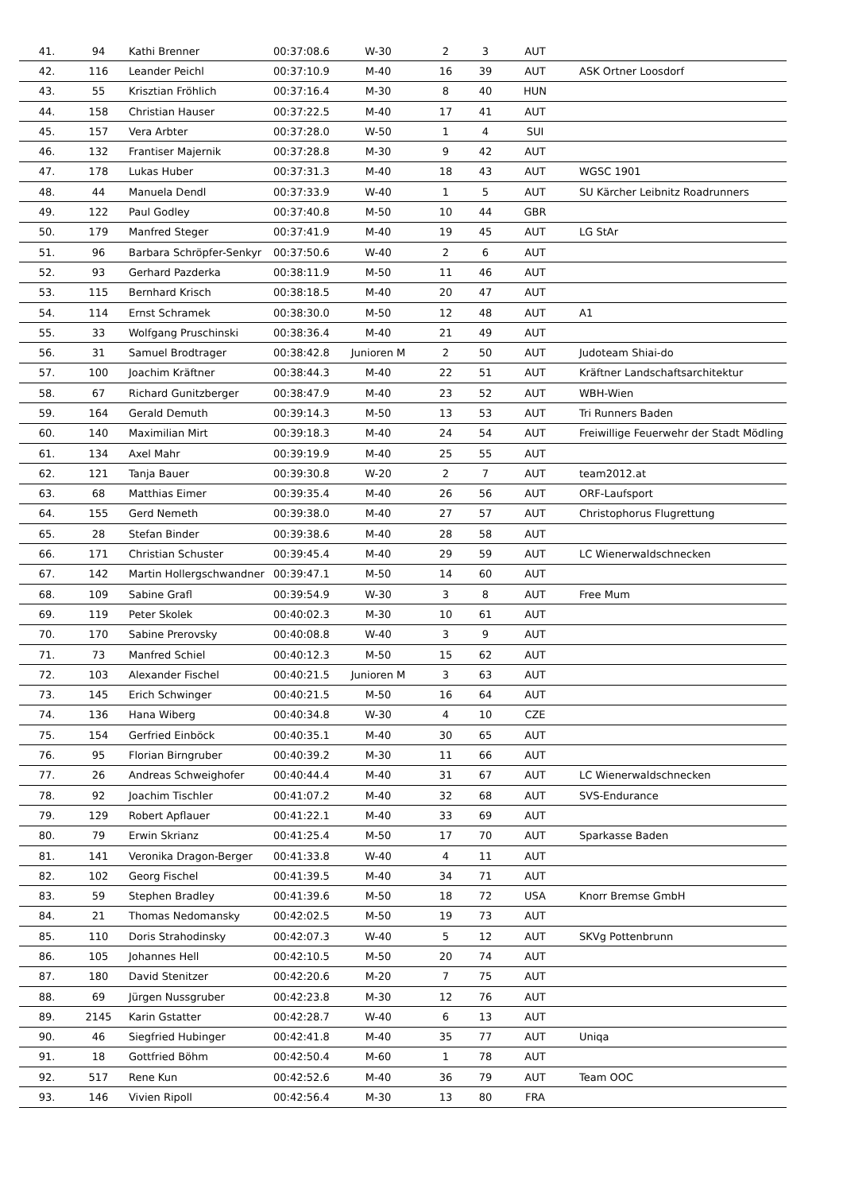| 41. | 94 | Kathi Brenner | 00:37:08.6 | W-30 | 2 | 3 | AUT | |
| 42. | 116 | Leander Peichl | 00:37:10.9 | M-40 | 16 | 39 | AUT | ASK Ortner Loosdorf |
| 43. | 55 | Krisztian Fröhlich | 00:37:16.4 | M-30 | 8 | 40 | HUN | |
| 44. | 158 | Christian Hauser | 00:37:22.5 | M-40 | 17 | 41 | AUT | |
| 45. | 157 | Vera Arbter | 00:37:28.0 | W-50 | 1 | 4 | SUI | |
| 46. | 132 | Frantiser Majernik | 00:37:28.8 | M-30 | 9 | 42 | AUT | |
| 47. | 178 | Lukas Huber | 00:37:31.3 | M-40 | 18 | 43 | AUT | WGSC 1901 |
| 48. | 44 | Manuela Dendl | 00:37:33.9 | W-40 | 1 | 5 | AUT | SU Kärcher Leibnitz Roadrunners |
| 49. | 122 | Paul Godley | 00:37:40.8 | M-50 | 10 | 44 | GBR | |
| 50. | 179 | Manfred Steger | 00:37:41.9 | M-40 | 19 | 45 | AUT | LG StAr |
| 51. | 96 | Barbara Schröpfer-Senkyr | 00:37:50.6 | W-40 | 2 | 6 | AUT | |
| 52. | 93 | Gerhard Pazderka | 00:38:11.9 | M-50 | 11 | 46 | AUT | |
| 53. | 115 | Bernhard Krisch | 00:38:18.5 | M-40 | 20 | 47 | AUT | |
| 54. | 114 | Ernst Schramek | 00:38:30.0 | M-50 | 12 | 48 | AUT | A1 |
| 55. | 33 | Wolfgang Pruschinski | 00:38:36.4 | M-40 | 21 | 49 | AUT | |
| 56. | 31 | Samuel Brodtrager | 00:38:42.8 | Junioren M | 2 | 50 | AUT | Judoteam Shiai-do |
| 57. | 100 | Joachim Kräftner | 00:38:44.3 | M-40 | 22 | 51 | AUT | Kräftner Landschaftsarchitektur |
| 58. | 67 | Richard Gunitzberger | 00:38:47.9 | M-40 | 23 | 52 | AUT | WBH-Wien |
| 59. | 164 | Gerald Demuth | 00:39:14.3 | M-50 | 13 | 53 | AUT | Tri Runners Baden |
| 60. | 140 | Maximilian Mirt | 00:39:18.3 | M-40 | 24 | 54 | AUT | Freiwillige Feuerwehr der Stadt Mödling |
| 61. | 134 | Axel Mahr | 00:39:19.9 | M-40 | 25 | 55 | AUT | |
| 62. | 121 | Tanja Bauer | 00:39:30.8 | W-20 | 2 | 7 | AUT | team2012.at |
| 63. | 68 | Matthias Eimer | 00:39:35.4 | M-40 | 26 | 56 | AUT | ORF-Laufsport |
| 64. | 155 | Gerd Nemeth | 00:39:38.0 | M-40 | 27 | 57 | AUT | Christophorus Flugrettung |
| 65. | 28 | Stefan Binder | 00:39:38.6 | M-40 | 28 | 58 | AUT | |
| 66. | 171 | Christian Schuster | 00:39:45.4 | M-40 | 29 | 59 | AUT | LC Wienerwaldschnecken |
| 67. | 142 | Martin Hollergschwandner | 00:39:47.1 | M-50 | 14 | 60 | AUT | |
| 68. | 109 | Sabine Grafl | 00:39:54.9 | W-30 | 3 | 8 | AUT | Free Mum |
| 69. | 119 | Peter Skolek | 00:40:02.3 | M-30 | 10 | 61 | AUT | |
| 70. | 170 | Sabine Prerovsky | 00:40:08.8 | W-40 | 3 | 9 | AUT | |
| 71. | 73 | Manfred Schiel | 00:40:12.3 | M-50 | 15 | 62 | AUT | |
| 72. | 103 | Alexander Fischel | 00:40:21.5 | Junioren M | 3 | 63 | AUT | |
| 73. | 145 | Erich Schwinger | 00:40:21.5 | M-50 | 16 | 64 | AUT | |
| 74. | 136 | Hana Wiberg | 00:40:34.8 | W-30 | 4 | 10 | CZE | |
| 75. | 154 | Gerfried Einböck | 00:40:35.1 | M-40 | 30 | 65 | AUT | |
| 76. | 95 | Florian Birngruber | 00:40:39.2 | M-30 | 11 | 66 | AUT | |
| 77. | 26 | Andreas Schweighofer | 00:40:44.4 | M-40 | 31 | 67 | AUT | LC Wienerwaldschnecken |
| 78. | 92 | Joachim Tischler | 00:41:07.2 | M-40 | 32 | 68 | AUT | SVS-Endurance |
| 79. | 129 | Robert Apflauer | 00:41:22.1 | M-40 | 33 | 69 | AUT | |
| 80. | 79 | Erwin Skrianz | 00:41:25.4 | M-50 | 17 | 70 | AUT | Sparkasse Baden |
| 81. | 141 | Veronika Dragon-Berger | 00:41:33.8 | W-40 | 4 | 11 | AUT | |
| 82. | 102 | Georg Fischel | 00:41:39.5 | M-40 | 34 | 71 | AUT | |
| 83. | 59 | Stephen Bradley | 00:41:39.6 | M-50 | 18 | 72 | USA | Knorr Bremse GmbH |
| 84. | 21 | Thomas Nedomansky | 00:42:02.5 | M-50 | 19 | 73 | AUT | |
| 85. | 110 | Doris Strahodinsky | 00:42:07.3 | W-40 | 5 | 12 | AUT | SKVg Pottenbrunn |
| 86. | 105 | Johannes Hell | 00:42:10.5 | M-50 | 20 | 74 | AUT | |
| 87. | 180 | David Stenitzer | 00:42:20.6 | M-20 | 7 | 75 | AUT | |
| 88. | 69 | Jürgen Nussgruber | 00:42:23.8 | M-30 | 12 | 76 | AUT | |
| 89. | 2145 | Karin Gstatter | 00:42:28.7 | W-40 | 6 | 13 | AUT | |
| 90. | 46 | Siegfried Hubinger | 00:42:41.8 | M-40 | 35 | 77 | AUT | Uniqa |
| 91. | 18 | Gottfried Böhm | 00:42:50.4 | M-60 | 1 | 78 | AUT | |
| 92. | 517 | Rene Kun | 00:42:52.6 | M-40 | 36 | 79 | AUT | Team OOC |
| 93. | 146 | Vivien Ripoll | 00:42:56.4 | M-30 | 13 | 80 | FRA | |